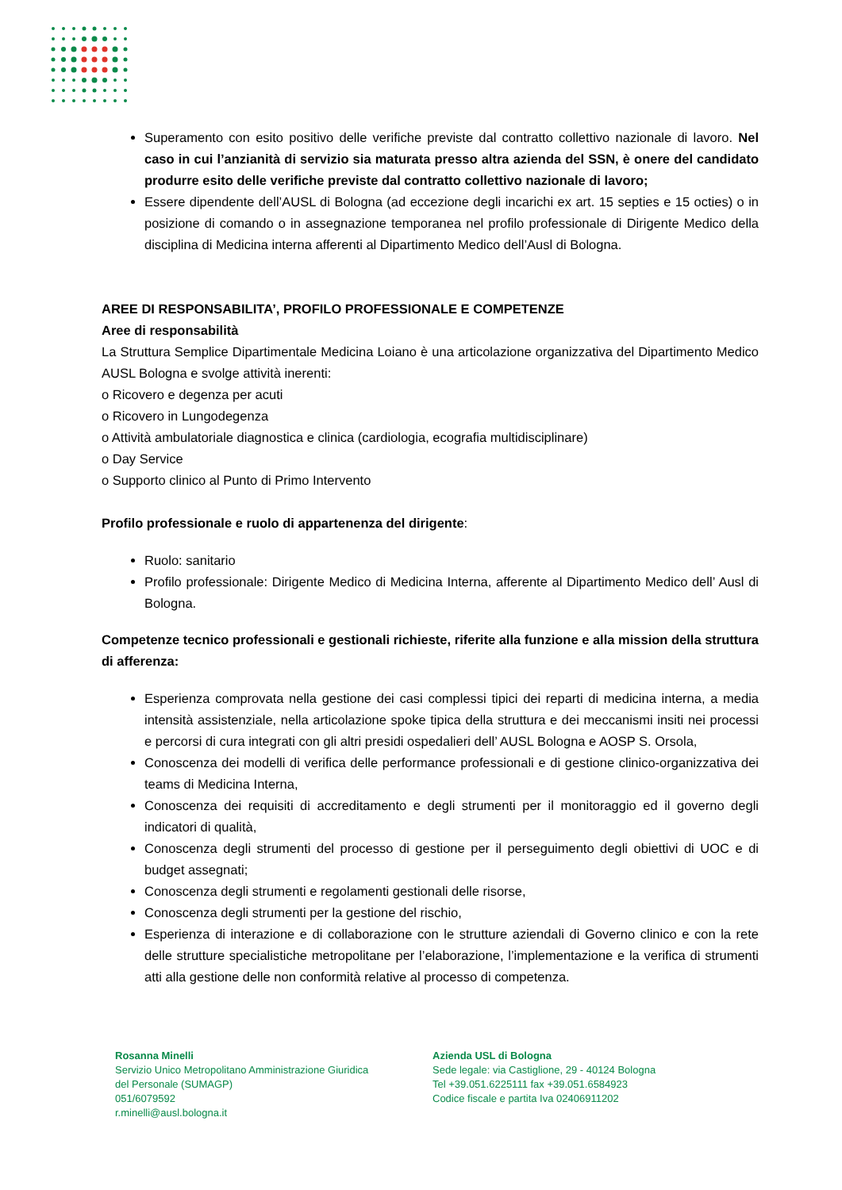Superamento con esito positivo delle verifiche previste dal contratto collettivo nazionale di lavoro. Nel caso in cui l’anzianità di servizio sia maturata presso altra azienda del SSN, è onere del candidato produrre esito delle verifiche previste dal contratto collettivo nazionale di lavoro;
Essere dipendente dell’AUSL di Bologna (ad eccezione degli incarichi ex art. 15 septies e 15 octies) o in posizione di comando o in assegnazione temporanea nel profilo professionale di Dirigente Medico della disciplina di Medicina interna afferenti al Dipartimento Medico dell’Ausl di Bologna.
AREE DI RESPONSABILITA’, PROFILO PROFESSIONALE E COMPETENZE
Aree di responsabilità
La Struttura Semplice Dipartimentale Medicina Loiano è una articolazione organizzativa del Dipartimento Medico AUSL Bologna e svolge attività inerenti:
o Ricovero e degenza per acuti
o Ricovero in Lungodegenza
o Attività ambulatoriale diagnostica e clinica (cardiologia, ecografia multidisciplinare)
o Day Service
o Supporto clinico al Punto di Primo Intervento
Profilo professionale e ruolo di appartenenza del dirigente:
Ruolo: sanitario
Profilo professionale: Dirigente Medico di Medicina Interna, afferente al Dipartimento Medico dell’ Ausl di Bologna.
Competenze tecnico professionali e gestionali richieste, riferite alla funzione e alla mission della struttura di afferenza:
Esperienza comprovata nella gestione dei casi complessi tipici dei reparti di medicina interna, a media intensità assistenziale, nella articolazione spoke tipica della struttura e dei meccanismi insiti nei processi e percorsi di cura integrati con gli altri presidi ospedalieri dell’ AUSL Bologna e AOSP S. Orsola,
Conoscenza dei modelli di verifica delle performance professionali e di gestione clinico-organizzativa dei teams di Medicina Interna,
Conoscenza dei requisiti di accreditamento e degli strumenti per il monitoraggio ed il governo degli indicatori di qualità,
Conoscenza degli strumenti del processo di gestione per il perseguimento degli obiettivi di UOC e di budget assegnati;
Conoscenza degli strumenti e regolamenti gestionali delle risorse,
Conoscenza degli strumenti per la gestione del rischio,
Esperienza di interazione e di collaborazione con le strutture aziendali di Governo clinico e con la rete delle strutture specialistiche metropolitane per l’elaborazione, l’implementazione e la verifica di strumenti atti alla gestione delle non conformità relative al processo di competenza.
Rosanna Minelli
Servizio Unico Metropolitano Amministrazione Giuridica
del Personale (SUMAGP)
051/6079592
r.minelli@ausl.bologna.it
Azienda USL di Bologna
Sede legale: via Castiglione, 29 - 40124 Bologna
Tel +39.051.6225111 fax +39.051.6584923
Codice fiscale e partita Iva 02406911202